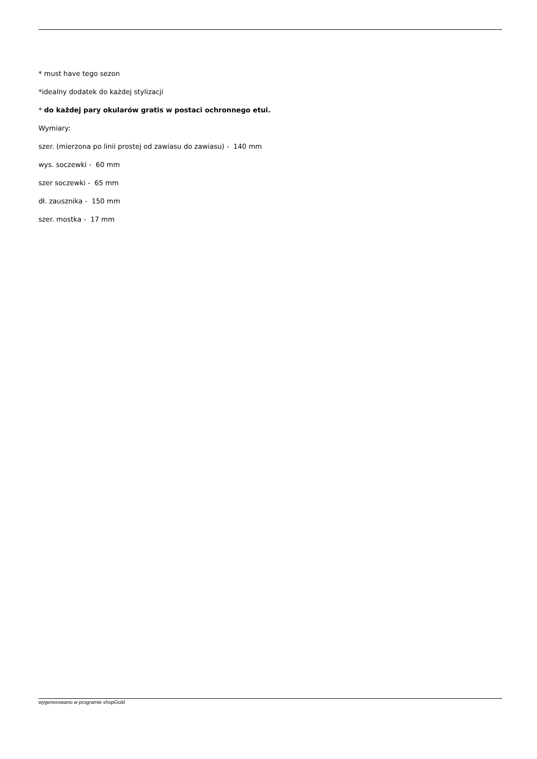* must have tego sezon
*idealny dodatek do każdej stylizacji
* do każdej pary okularów gratis w postaci ochronnego etui.
Wymiary:
szer. (mierzona po linii prostej od zawiasu do zawiasu) - 140 mm
wys. soczewki - 60 mm
szer soczewki - 65 mm
dł. zausznika - 150 mm
szer. mostka - 17 mm
wygenerowano w programie shopGold